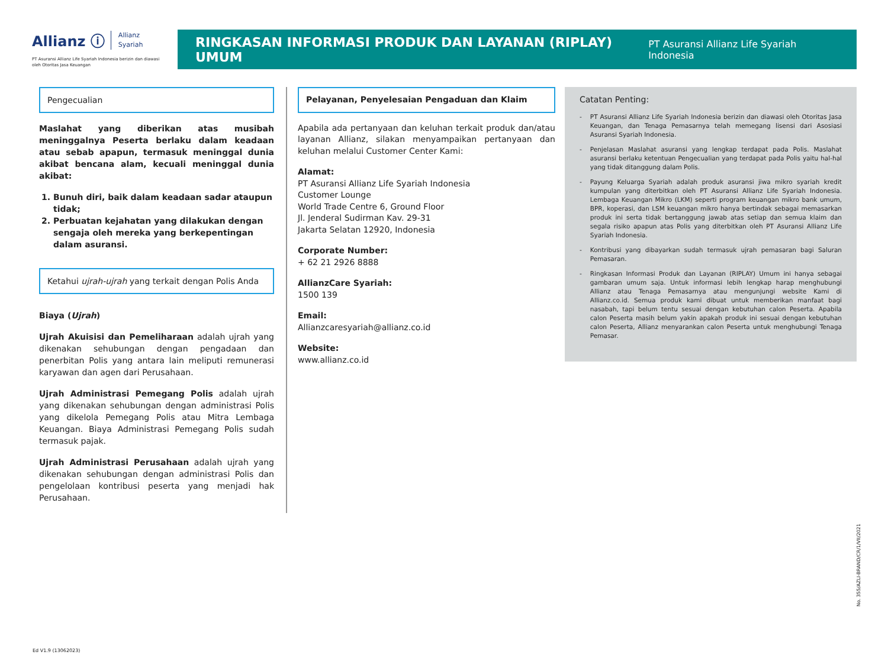Allianz ⓘ Allianz
Syariah
PT Asuransi Allianz Life Syariah Indonesia berizin dan diawasi oleh Otoritas Jasa Keuangan
RINGKASAN INFORMASI PRODUK DAN LAYANAN (RIPLAY) UMUM
PT Asuransi Allianz Life Syariah Indonesia
Pengecualian
Maslahat yang diberikan atas musibah meninggalnya Peserta berlaku dalam keadaan atau sebab apapun, termasuk meninggal dunia akibat bencana alam, kecuali meninggal dunia akibat:
1. Bunuh diri, baik dalam keadaan sadar ataupun tidak;
2. Perbuatan kejahatan yang dilakukan dengan sengaja oleh mereka yang berkepentingan dalam asuransi.
Ketahui ujrah-ujrah yang terkait dengan Polis Anda
Biaya (Ujrah)
Ujrah Akuisisi dan Pemeliharaan adalah ujrah yang dikenakan sehubungan dengan pengadaan dan penerbitan Polis yang antara lain meliputi remunerasi karyawan dan agen dari Perusahaan.
Ujrah Administrasi Pemegang Polis adalah ujrah yang dikenakan sehubungan dengan administrasi Polis yang dikelola Pemegang Polis atau Mitra Lembaga Keuangan. Biaya Administrasi Pemegang Polis sudah termasuk pajak.
Ujrah Administrasi Perusahaan adalah ujrah yang dikenakan sehubungan dengan administrasi Polis dan pengelolaan kontribusi peserta yang menjadi hak Perusahaan.
Pelayanan, Penyelesaian Pengaduan dan Klaim
Apabila ada pertanyaan dan keluhan terkait produk dan/atau layanan Allianz, silakan menyampaikan pertanyaan dan keluhan melalui Customer Center Kami:
Alamat:
PT Asuransi Allianz Life Syariah Indonesia
Customer Lounge
World Trade Centre 6, Ground Floor
Jl. Jenderal Sudirman Kav. 29-31
Jakarta Selatan 12920, Indonesia
Corporate Number:
+ 62 21 2926 8888
AllianzCare Syariah:
1500 139
Email:
Allianzcaresyariah@allianz.co.id
Website:
www.allianz.co.id
Catatan Penting:
- PT Asuransi Allianz Life Syariah Indonesia berizin dan diawasi oleh Otoritas Jasa Keuangan, dan Tenaga Pemasarnya telah memegang lisensi dari Asosiasi Asuransi Syariah Indonesia.
- Penjelasan Maslahat asuransi yang lengkap terdapat pada Polis. Maslahat asuransi berlaku ketentuan Pengecualian yang terdapat pada Polis yaitu hal-hal yang tidak ditanggung dalam Polis.
- Payung Keluarga Syariah adalah produk asuransi jiwa mikro syariah kredit kumpulan yang diterbitkan oleh PT Asuransi Allianz Life Syariah Indonesia. Lembaga Keuangan Mikro (LKM) seperti program keuangan mikro bank umum, BPR, koperasi, dan LSM keuangan mikro hanya bertindak sebagai memasarkan produk ini serta tidak bertanggung jawab atas setiap dan semua klaim dan segala risiko apapun atas Polis yang diterbitkan oleh PT Asuransi Allianz Life Syariah Indonesia.
- Kontribusi yang dibayarkan sudah termasuk ujrah pemasaran bagi Saluran Pemasaran.
- Ringkasan Informasi Produk dan Layanan (RIPLAY) Umum ini hanya sebagai gambaran umum saja. Untuk informasi lebih lengkap harap menghubungi Allianz atau Tenaga Pemasarnya atau mengunjungi website Kami di Allianz.co.id. Semua produk kami dibuat untuk memberikan manfaat bagi nasabah, tapi belum tentu sesuai dengan kebutuhan calon Peserta. Apabila calon Peserta masih belum yakin apakah produk ini sesuai dengan kebutuhan calon Peserta, Allianz menyarankan calon Peserta untuk menghubungi Tenaga Pemasar.
No. 355/AZLI-BRAND/CR/1/VII/2021
Ed V1.9 (13062023)